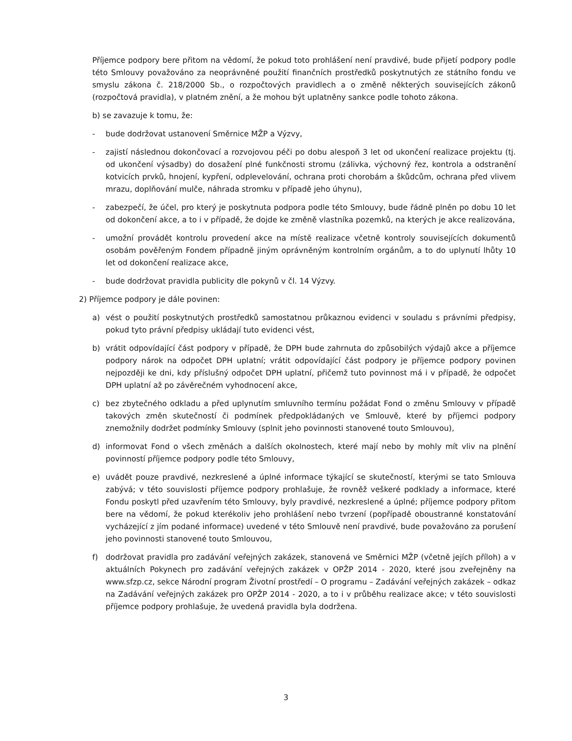Příjemce podpory bere přitom na vědomí, že pokud toto prohlášení není pravdivé, bude přijetí podpory podle této Smlouvy považováno za neoprávněné použití finančních prostředků poskytnutých ze státního fondu ve smyslu zákona č. 218/2000 Sb., o rozpočtových pravidlech a o změně některých souvisejících zákonů (rozpočtová pravidla), v platném znění, a že mohou být uplatněny sankce podle tohoto zákona.
b) se zavazuje k tomu, že:
- bude dodržovat ustanovení Směrnice MŽP a Výzvy,
- zajistí následnou dokončovací a rozvojovou péči po dobu alespoň 3 let od ukončení realizace projektu (tj. od ukončení výsadby) do dosažení plné funkčnosti stromu (zálivka, výchovný řez, kontrola a odstranění kotvicích prvků, hnojení, kypření, odplevelování, ochrana proti chorobám a škůdcům, ochrana před vlivem mrazu, doplňování mulče, náhrada stromku v případě jeho úhynu),
- zabezpečí, že účel, pro který je poskytnuta podpora podle této Smlouvy, bude řádně plněn po dobu 10 let od dokončení akce, a to i v případě, že dojde ke změně vlastníka pozemků, na kterých je akce realizována,
- umožní provádět kontrolu provedení akce na místě realizace včetně kontroly souvisejících dokumentů osobám pověřeným Fondem případně jiným oprávněným kontrolním orgánům, a to do uplynutí lhůty 10 let od dokončení realizace akce,
- bude dodržovat pravidla publicity dle pokynů v čl. 14 Výzvy.
2) Příjemce podpory je dále povinen:
a) vést o použití poskytnutých prostředků samostatnou průkaznou evidenci v souladu s právními předpisy, pokud tyto právní předpisy ukládají tuto evidenci vést,
b) vrátit odpovídající část podpory v případě, že DPH bude zahrnuta do způsobilých výdajů akce a příjemce podpory nárok na odpočet DPH uplatní; vrátit odpovídající část podpory je příjemce podpory povinen nejpozději ke dni, kdy příslušný odpočet DPH uplatní, přičemž tuto povinnost má i v případě, že odpočet DPH uplatní až po závěrečném vyhodnocení akce,
c) bez zbytečného odkladu a před uplynutím smluvního termínu požádat Fond o změnu Smlouvy v případě takových změn skutečností či podmínek předpokládaných ve Smlouvě, které by příjemci podpory znemožnily dodržet podmínky Smlouvy (splnit jeho povinnosti stanovené touto Smlouvou),
d) informovat Fond o všech změnách a dalších okolnostech, které mají nebo by mohly mít vliv na plnění povinností příjemce podpory podle této Smlouvy,
e) uvádět pouze pravdivé, nezkreslené a úplné informace týkající se skutečností, kterými se tato Smlouva zabývá; v této souvislosti příjemce podpory prohlašuje, že rovněž veškeré podklady a informace, které Fondu poskytl před uzavřením této Smlouvy, byly pravdivé, nezkreslené a úplné; příjemce podpory přitom bere na vědomí, že pokud kterékoliv jeho prohlášení nebo tvrzení (popřípadě oboustranné konstatování vycházející z jím podané informace) uvedené v této Smlouvě není pravdivé, bude považováno za porušení jeho povinnosti stanovené touto Smlouvou,
f) dodržovat pravidla pro zadávání veřejných zakázek, stanovená ve Směrnici MŽP (včetně jejích příloh) a v aktuálních Pokynech pro zadávání veřejných zakázek v OPŽP 2014 - 2020, které jsou zveřejněny na www.sfzp.cz, sekce Národní program Životní prostředí – O programu – Zadávání veřejných zakázek – odkaz na Zadávání veřejných zakázek pro OPŽP 2014 - 2020, a to i v průběhu realizace akce; v této souvislosti příjemce podpory prohlašuje, že uvedená pravidla byla dodržena.
3